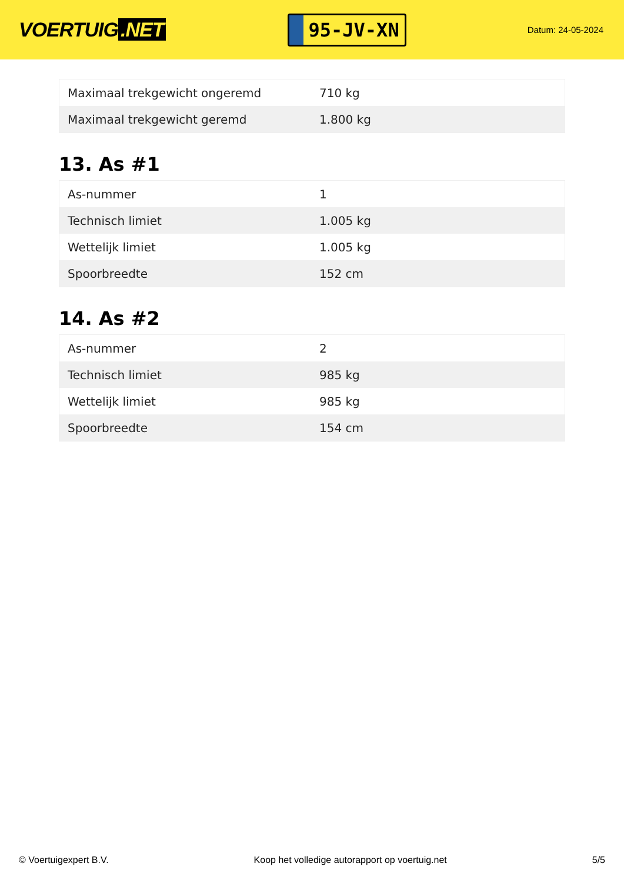VOERTUIG.NET
95-JV-XN
Datum: 24-05-2024
| Maximaal trekgewicht ongeremd | 710 kg |
| Maximaal trekgewicht geremd | 1.800 kg |
13. As #1
| As-nummer | 1 |
| Technisch limiet | 1.005 kg |
| Wettelijk limiet | 1.005 kg |
| Spoorbreedte | 152 cm |
14. As #2
| As-nummer | 2 |
| Technisch limiet | 985 kg |
| Wettelijk limiet | 985 kg |
| Spoorbreedte | 154 cm |
© Voertuigexpert B.V. Koop het volledige autorapport op voertuig.net 5/5